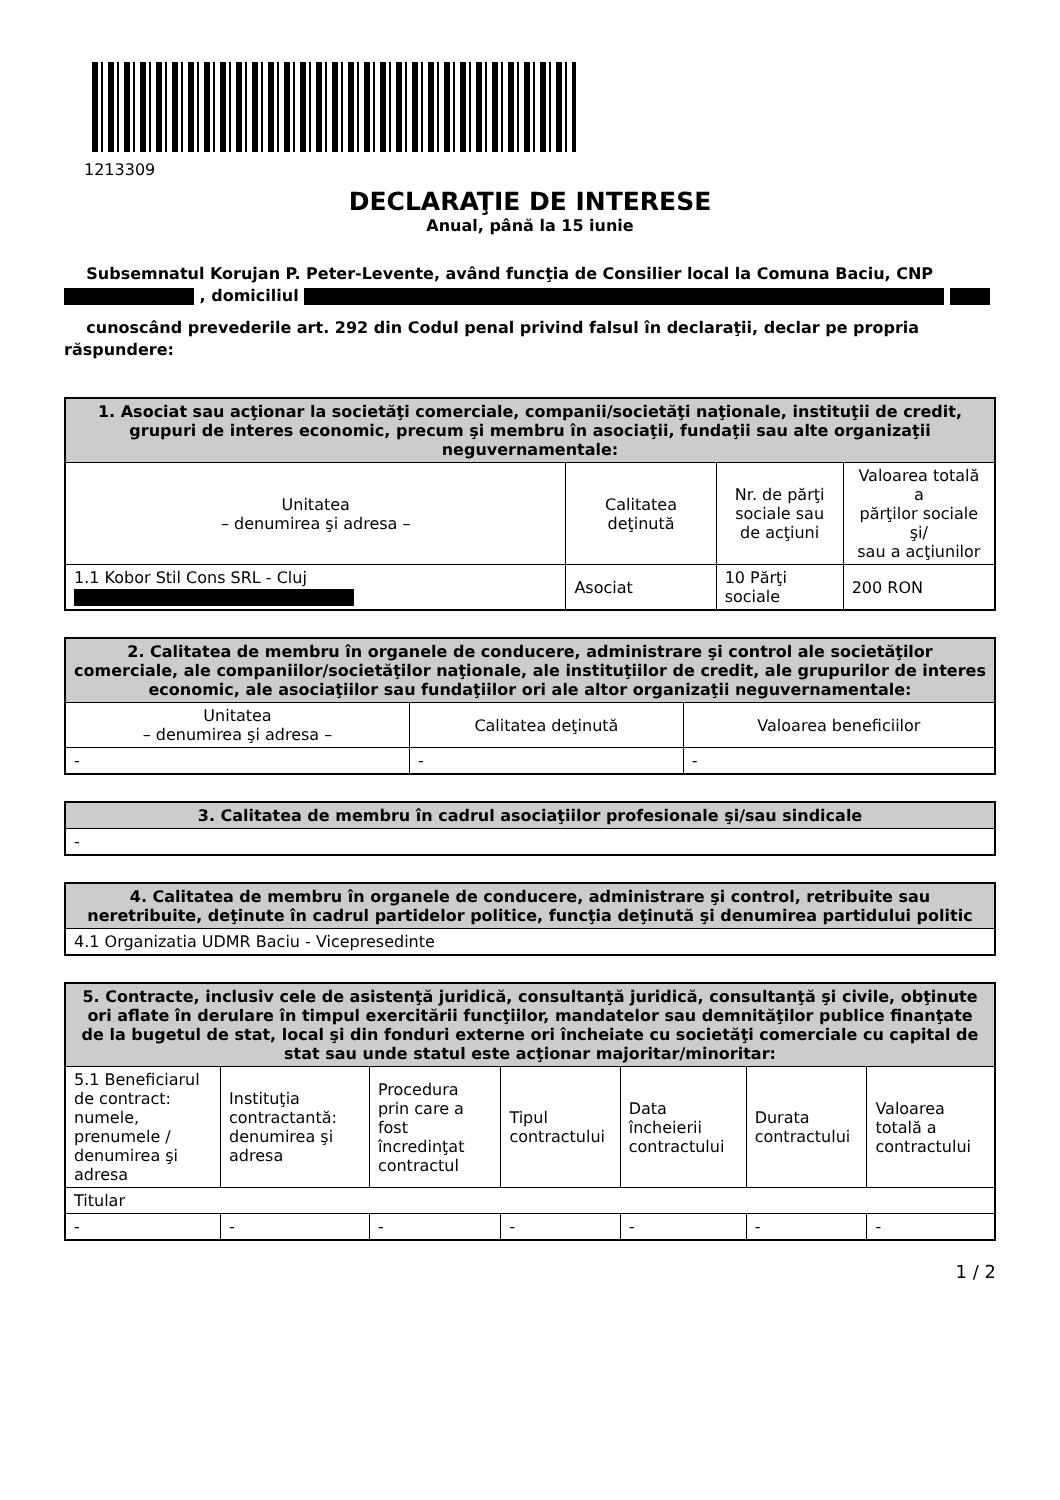1213309
DECLARAŢIE DE INTERESE
Anual, până la 15 iunie
Subsemnatul Korujan P. Peter-Levente, având funcţia de Consilier local la Comuna Baciu, CNP , domiciliul
cunoscând prevederile art. 292 din Codul penal privind falsul în declaraţii, declar pe propria răspundere:
| 1. Asociat sau acţionar la societăţi comerciale, companii/societăţi naţionale, instituţii de credit, grupuri de interes economic, precum şi membru în asociaţii, fundaţii sau alte organizaţii neguvernamentale: | | | |
| --- | --- | --- | --- |
| Unitatea – denumirea şi adresa – | Calitatea deţinută | Nr. de părţi sociale sau de acţiuni | Valoarea totală a părţilor sociale şi/ sau a acţiunilor |
| 1.1 Kobor Stil Cons SRL - Cluj | Asociat | 10 Părţi sociale | 200 RON |
| 2. Calitatea de membru în organele de conducere, administrare şi control ale societăţilor comerciale, ale companiilor/societăţilor naţionale, ale instituţiilor de credit, ale grupurilor de interes economic, ale asociaţiilor sau fundaţiilor ori ale altor organizaţii neguvernamentale: | | |
| --- | --- | --- |
| Unitatea – denumirea şi adresa – | Calitatea deţinută | Valoarea beneficiilor |
| - | - | - |
| 3. Calitatea de membru în cadrul asociaţiilor profesionale şi/sau sindicale |
| --- |
| - |
| 4. Calitatea de membru în organele de conducere, administrare şi control, retribuite sau neretribuite, deţinute în cadrul partidelor politice, funcţia deţinută şi denumirea partidului politic |
| --- |
| 4.1 Organizatia UDMR Baciu - Vicepresedinte |
| 5. Contracte, inclusiv cele de asistenţă juridică, consultanţă juridică, consultanţă şi civile, obţinute ori aflate în derulare în timpul exercitării funcţiilor, mandatelor sau demnităţilor publice finanţate de la bugetul de stat, local şi din fonduri externe ori încheiate cu societăţi comerciale cu capital de stat sau unde statul este acţionar majoritar/minoritar: | | | | | | |
| --- | --- | --- | --- | --- | --- | --- |
| 5.1 Beneficiarul de contract: numele, prenumele / denumirea şi adresa | Instituţia contractantă: denumirea şi adresa | Procedura prin care a fost încredinţat contractul | Tipul contractului | Data încheierii contractului | Durata contractului | Valoarea totală a contractului |
| Titular | | | | | | |
| - | - | - | - | - | - | - |
1 / 2